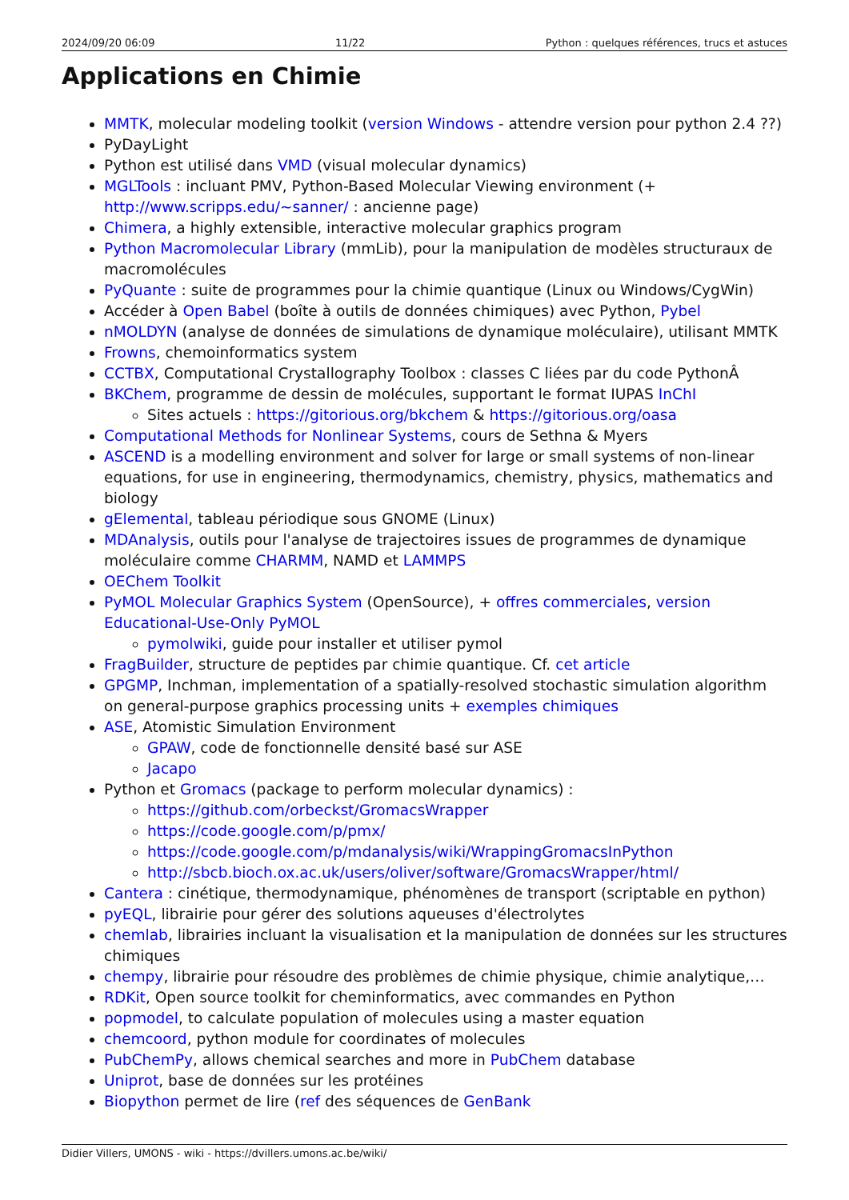2024/09/20 06:09 11/22 Python : quelques références, trucs et astuces
Applications en Chimie
MMTK, molecular modeling toolkit (version Windows - attendre version pour python 2.4 ??)
PyDayLight
Python est utilisé dans VMD (visual molecular dynamics)
MGLTools : incluant PMV, Python-Based Molecular Viewing environment (+ http://www.scripps.edu/~sanner/ : ancienne page)
Chimera, a highly extensible, interactive molecular graphics program
Python Macromolecular Library (mmLib), pour la manipulation de modèles structuraux de macromolécules
PyQuante : suite de programmes pour la chimie quantique (Linux ou Windows/CygWin)
Accéder à Open Babel (boîte à outils de données chimiques) avec Python, Pybel
nMOLDYN (analyse de données de simulations de dynamique moléculaire), utilisant MMTK
Frowns, chemoinformatics system
CCTBX, Computational Crystallography Toolbox : classes C liées par du code PythonÂ
BKChem, programme de dessin de molécules, supportant le format IUPAS InChI
Sites actuels : https://gitorious.org/bkchem & https://gitorious.org/oasa
Computational Methods for Nonlinear Systems, cours de Sethna & Myers
ASCEND is a modelling environment and solver for large or small systems of non-linear equations, for use in engineering, thermodynamics, chemistry, physics, mathematics and biology
gElemental, tableau périodique sous GNOME (Linux)
MDAnalysis, outils pour l'analyse de trajectoires issues de programmes de dynamique moléculaire comme CHARMM, NAMD et LAMMPS
OEChem Toolkit
PyMOL Molecular Graphics System (OpenSource), + offres commerciales, version Educational-Use-Only PyMOL
pymolwiki, guide pour installer et utiliser pymol
FragBuilder, structure de peptides par chimie quantique. Cf. cet article
GPGMP, Inchman, implementation of a spatially-resolved stochastic simulation algorithm on general-purpose graphics processing units + exemples chimiques
ASE, Atomistic Simulation Environment
GPAW, code de fonctionnelle densité basé sur ASE
Jacapo
Python et Gromacs (package to perform molecular dynamics) :
https://github.com/orbeckst/GromacsWrapper
https://code.google.com/p/pmx/
https://code.google.com/p/mdanalysis/wiki/WrappingGromacsInPython
http://sbcb.bioch.ox.ac.uk/users/oliver/software/GromacsWrapper/html/
Cantera : cinétique, thermodynamique, phénomènes de transport (scriptable en python)
pyEQL, librairie pour gérer des solutions aqueuses d'électrolytes
chemlab, librairies incluant la visualisation et la manipulation de données sur les structures chimiques
chempy, librairie pour résoudre des problèmes de chimie physique, chimie analytique,…
RDKit, Open source toolkit for cheminformatics, avec commandes en Python
popmodel, to calculate population of molecules using a master equation
chemcoord, python module for coordinates of molecules
PubChemPy, allows chemical searches and more in PubChem database
Uniprot, base de données sur les protéines
Biopython permet de lire (ref des séquences de GenBank
Didier Villers, UMONS - wiki - https://dvillers.umons.ac.be/wiki/